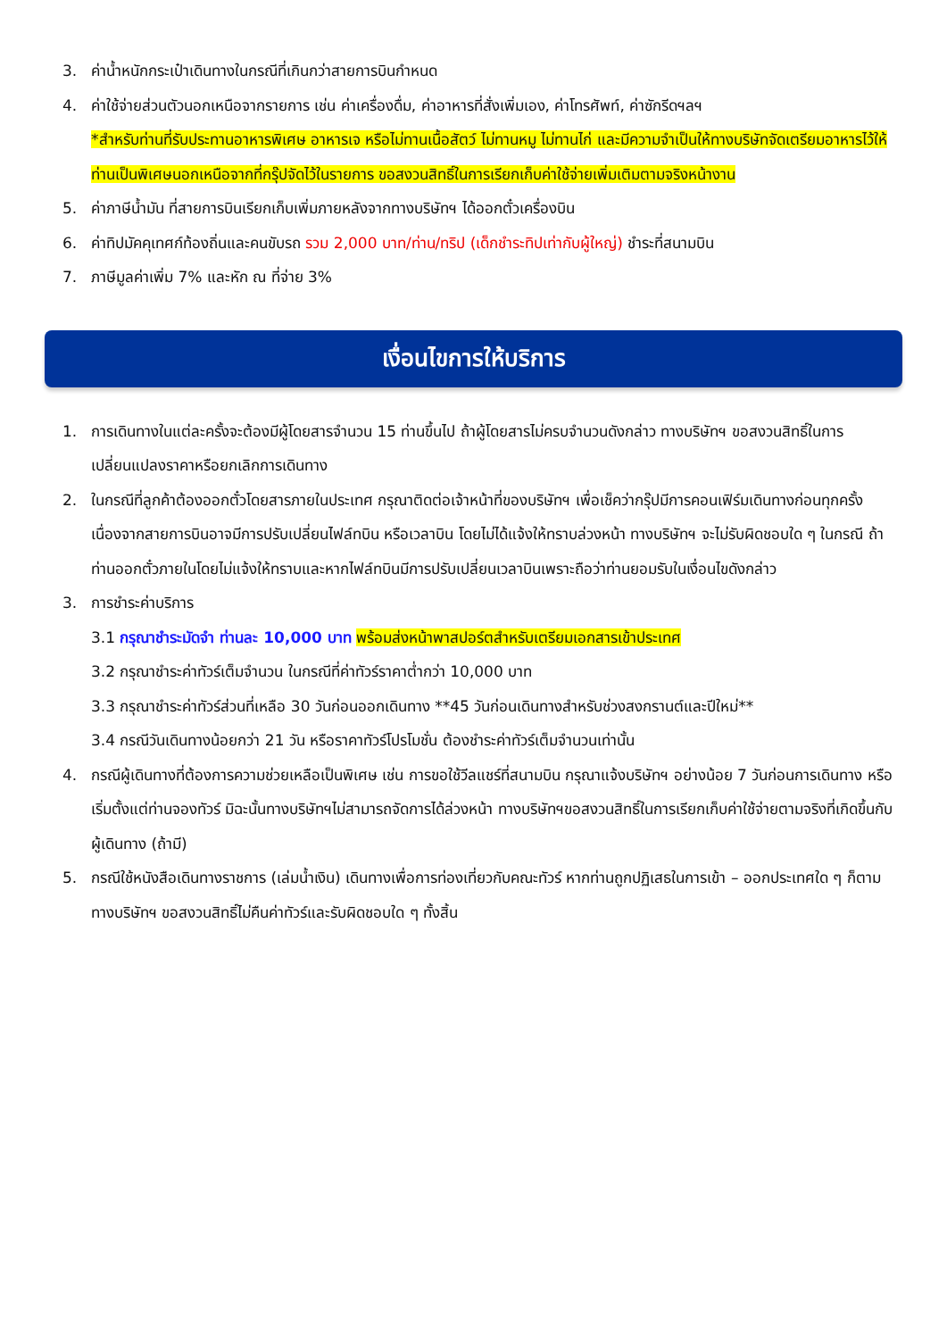3. ค่าน้ำหนักกระเป๋าเดินทางในกรณีที่เกินกว่าสายการบินกำหนด
4. ค่าใช้จ่ายส่วนตัวนอกเหนือจากรายการ เช่น ค่าเครื่องดื่ม, ค่าอาหารที่สั่งเพิ่มเอง, ค่าโทรศัพท์, ค่าซักรีดฯลฯ
*สำหรับท่านที่รับประทานอาหารพิเศษ อาหารเจ หรือไม่ทานเนื้อสัตว์ ไม่ทานหมู ไม่ทานไก่ และมีความจำเป็นให้ทางบริษัทจัดเตรียมอาหารไว้ให้ท่านเป็นพิเศษนอกเหนือจากที่กรุ๊ปจัดไว้ในรายการ ขอสงวนสิทธิ์ในการเรียกเก็บค่าใช้จ่ายเพิ่มเติมตามจริงหน้างาน
5. ค่าภาษีน้ำมัน ที่สายการบินเรียกเก็บเพิ่มภายหลังจากทางบริษัทฯ ได้ออกตั๋วเครื่องบิน
6. ค่าทิปมัคคุเทศก์ท้องถิ่นและคนขับรถ รวม 2,000 บาท/ท่าน/ทริป (เด็กชำระทิปเท่ากับผู้ใหญ่) ชำระที่สนามบิน
7. ภาษีมูลค่าเพิ่ม 7% และหัก ณ ที่จ่าย 3%
เงื่อนไขการให้บริการ
1. การเดินทางในแต่ละครั้งจะต้องมีผู้โดยสารจำนวน 15 ท่านขึ้นไป ถ้าผู้โดยสารไม่ครบจำนวนดังกล่าว ทางบริษัทฯ ขอสงวนสิทธิ์ในการเปลี่ยนแปลงราคาหรือยกเลิกการเดินทาง
2. ในกรณีที่ลูกค้าต้องออกตั๋วโดยสารภายในประเทศ กรุณาติดต่อเจ้าหน้าที่ของบริษัทฯ เพื่อเช็คว่ากรุ๊ปมีการคอนเฟิร์มเดินทางก่อนทุกครั้ง เนื่องจากสายการบินอาจมีการปรับเปลี่ยนไฟล์ทบิน หรือเวลาบิน โดยไม่ได้แจ้งให้ทราบล่วงหน้า ทางบริษัทฯ จะไม่รับผิดชอบใด ๆ ในกรณี ถ้าท่านออกตั๋วภายในโดยไม่แจ้งให้ทราบและหากไฟล์ทบินมีการปรับเปลี่ยนเวลาบินเพราะถือว่าท่านยอมรับในเงื่อนไขดังกล่าว
3. การชำระค่าบริการ
3.1 กรุณาชำระมัดจำ ท่านละ 10,000 บาท พร้อมส่งหน้าพาสปอร์ตสำหรับเตรียมเอกสารเข้าประเทศ
3.2 กรุณาชำระค่าทัวร์เต็มจำนวน ในกรณีที่ค่าทัวร์ราคาต่ำกว่า 10,000 บาท
3.3 กรุณาชำระค่าทัวร์ส่วนที่เหลือ 30 วันก่อนออกเดินทาง **45 วันก่อนเดินทางสำหรับช่วงสงกรานต์และปีใหม่**
3.4 กรณีวันเดินทางน้อยกว่า 21 วัน หรือราคาทัวร์โปรโมชั่น ต้องชำระค่าทัวร์เต็มจำนวนเท่านั้น
4. กรณีผู้เดินทางที่ต้องการความช่วยเหลือเป็นพิเศษ เช่น การขอใช้วีลแชร์ที่สนามบิน กรุณาแจ้งบริษัทฯ อย่างน้อย 7 วันก่อนการเดินทาง หรือเริ่มตั้งแต่ท่านจองทัวร์ มิฉะนั้นทางบริษัทฯไม่สามารถจัดการได้ล่วงหน้า ทางบริษัทฯขอสงวนสิทธิ์ในการเรียกเก็บค่าใช้จ่ายตามจริงที่เกิดขึ้นกับผู้เดินทาง (ถ้ามี)
5. กรณีใช้หนังสือเดินทางราชการ (เล่มน้ำเงิน) เดินทางเพื่อการท่องเที่ยวกับคณะทัวร์ หากท่านถูกปฏิเสธในการเข้า – ออกประเทศใด ๆ ก็ตาม ทางบริษัทฯ ขอสงวนสิทธิ์ไม่คืนค่าทัวร์และรับผิดชอบใด ๆ ทั้งสิ้น